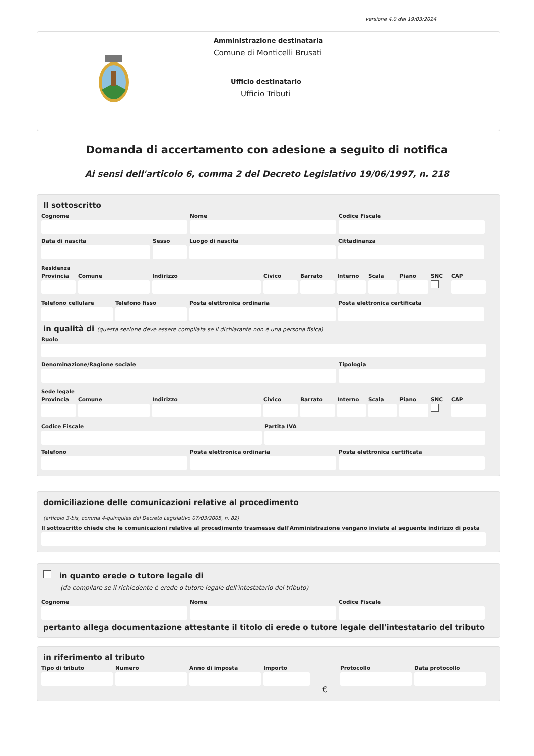versione 4.0 del 19/03/2024
Amministrazione destinataria
Comune di Monticelli Brusati
Ufficio destinatario
Ufficio Tributi
Domanda di accertamento con adesione a seguito di notifica
Ai sensi dell'articolo 6, comma 2 del Decreto Legislativo 19/06/1997, n. 218
Il sottoscritto
Cognome Nome Codice Fiscale
Data di nascita Sesso Luogo di nascita Cittadinanza
Residenza
Provincia
Comune Indirizzo Civico Barrato Interno
Scala Piano SNC CAP
Telefono cellulare
Telefono fisso Posta elettronica ordinaria Posta elettronica certificata
in qualità di (questa sezione deve essere compilata se il dichiarante non è una persona fisica)
Ruolo
Denominazione/Ragione sociale Tipologia
Sede legale
Provincia
Comune Indirizzo Civico Barrato Interno
Scala Piano SNC CAP
Codice Fiscale Partita IVA
Telefono Posta elettronica ordinaria Posta elettronica certificata
domiciliazione delle comunicazioni relative al procedimento
(articolo 3-bis, comma 4-quinquies del Decreto Legislativo 07/03/2005, n. 82)
Il sottoscritto chiede che le comunicazioni relative al procedimento trasmesse dall'Amministrazione vengano inviate al seguente indirizzo di posta elettronica
in quanto erede o tutore legale di
(da compilare se il richiedente è erede o tutore legale dell'intestatario del tributo)
Cognome Nome Codice Fiscale
pertanto allega documentazione attestante il titolo di erede o tutore legale dell'intestatario del tributo
in riferimento al tributo
Tipo di tributo
Numero Anno di imposta
Importo
€
Protocollo Data protocollo